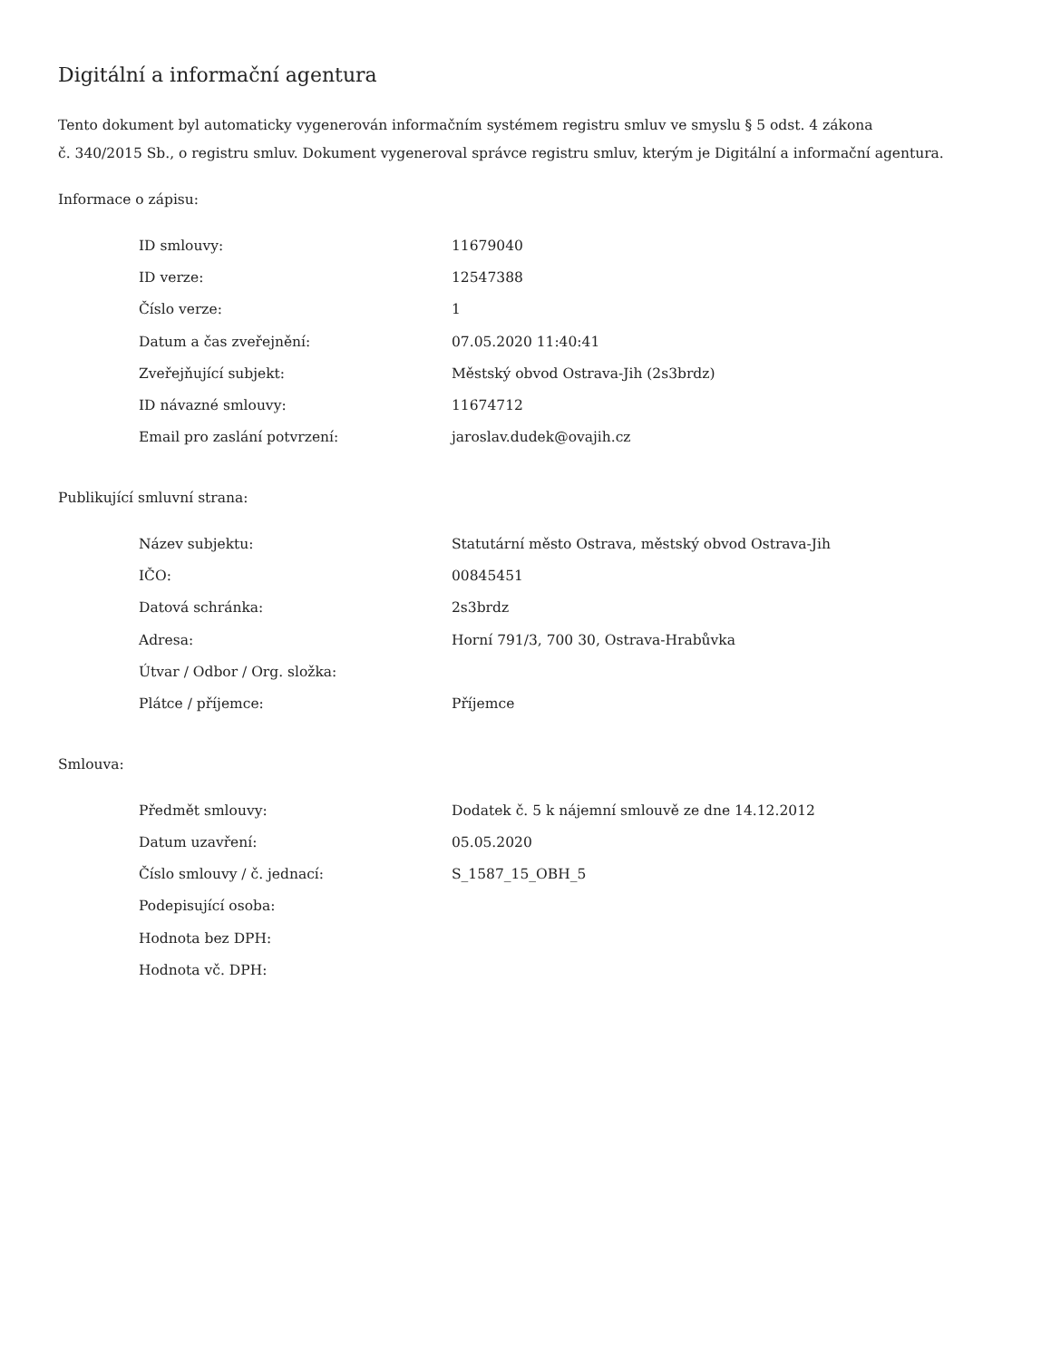Digitální a informační agentura
Tento dokument byl automaticky vygenerován informačním systémem registru smluv ve smyslu § 5 odst. 4 zákona
č. 340/2015 Sb., o registru smluv. Dokument vygeneroval správce registru smluv, kterým je Digitální a informační agentura.
Informace o zápisu:
| ID smlouvy: | 11679040 |
| ID verze: | 12547388 |
| Číslo verze: | 1 |
| Datum a čas zveřejnění: | 07.05.2020 11:40:41 |
| Zveřejňující subjekt: | Městský obvod Ostrava-Jih (2s3brdz) |
| ID návazné smlouvy: | 11674712 |
| Email pro zaslání potvrzení: | jaroslav.dudek@ovajih.cz |
Publikující smluvní strana:
| Název subjektu: | Statutární město Ostrava, městský obvod Ostrava-Jih |
| IČO: | 00845451 |
| Datová schránka: | 2s3brdz |
| Adresa: | Horní 791/3, 700 30, Ostrava-Hrabůvka |
| Útvar / Odbor / Org. složka: | |
| Plátce / příjemce: | Příjemce |
Smlouva:
| Předmět smlouvy: | Dodatek č. 5 k nájemní smlouvě ze dne 14.12.2012 |
| Datum uzavření: | 05.05.2020 |
| Číslo smlouvy / č. jednací: | S_1587_15_OBH_5 |
| Podepisující osoba: | |
| Hodnota bez DPH: | |
| Hodnota vč. DPH: | |